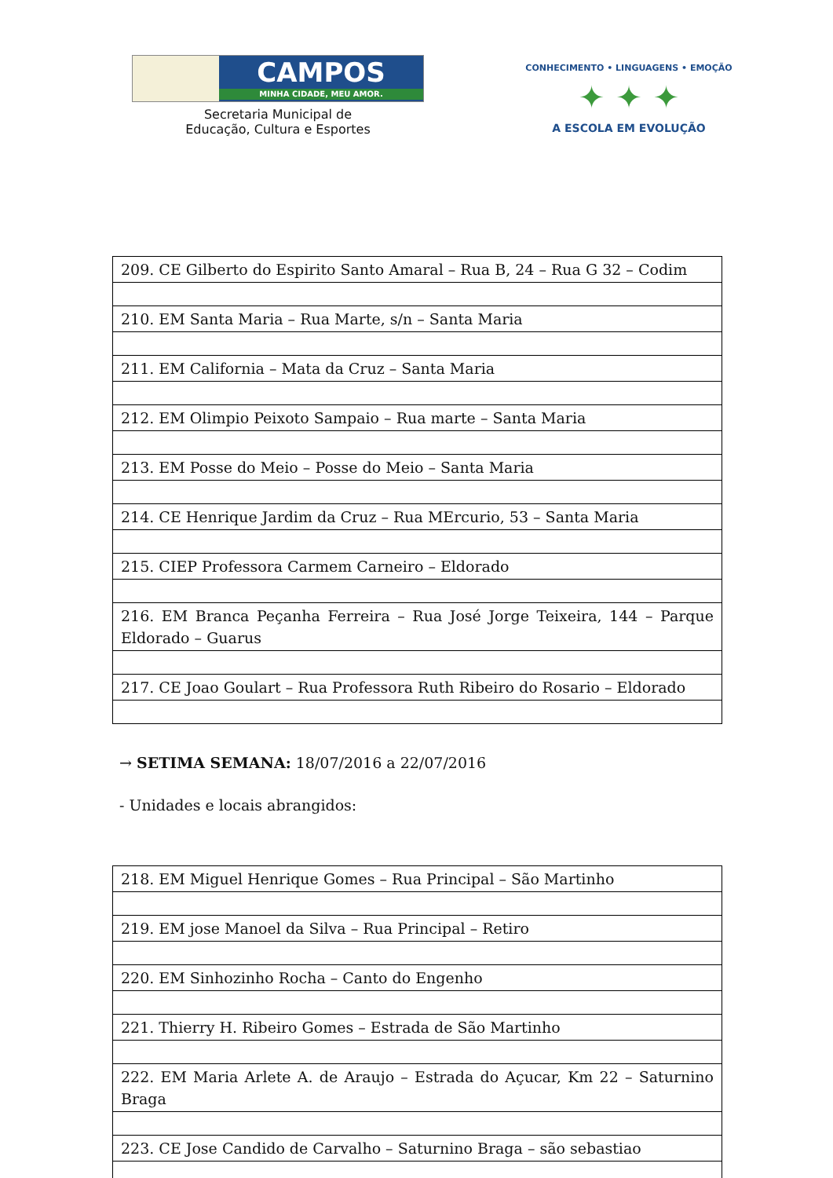CAMPOS
MINHA CIDADE, MEU AMOR.
Secretaria Municipal de
Educação, Cultura e Esportes
CONHECIMENTO • LINGUAGENS • EMOÇÃO
✦ ✦ ✦
A ESCOLA EM EVOLUÇÃO
| 209. CE Gilberto do Espirito Santo Amaral – Rua B, 24 – Rua G 32 – Codim |
| 210. EM Santa Maria – Rua Marte, s/n – Santa Maria |
| 211. EM California – Mata da Cruz – Santa Maria |
| 212. EM Olimpio Peixoto Sampaio – Rua marte – Santa Maria |
| 213. EM Posse do Meio – Posse do Meio – Santa Maria |
| 214. CE Henrique Jardim da Cruz – Rua MErcurio, 53 – Santa Maria |
| 215. CIEP Professora Carmem Carneiro – Eldorado |
| 216. EM Branca Peçanha Ferreira – Rua José Jorge Teixeira, 144 – Parque Eldorado – Guarus |
| 217. CE Joao Goulart – Rua Professora Ruth Ribeiro do Rosario – Eldorado |
→ SETIMA SEMANA: 18/07/2016 a 22/07/2016
- Unidades e locais abrangidos:
| 218. EM Miguel Henrique Gomes – Rua Principal – São Martinho |
| 219. EM jose Manoel da Silva – Rua Principal – Retiro |
| 220. EM Sinhozinho Rocha – Canto do Engenho |
| 221. Thierry H. Ribeiro Gomes – Estrada de São Martinho |
| 222. EM Maria Arlete A. de Araujo – Estrada do Açucar, Km 22 – Saturnino Braga |
| 223. CE Jose Candido de Carvalho – Saturnino Braga – são sebastiao |